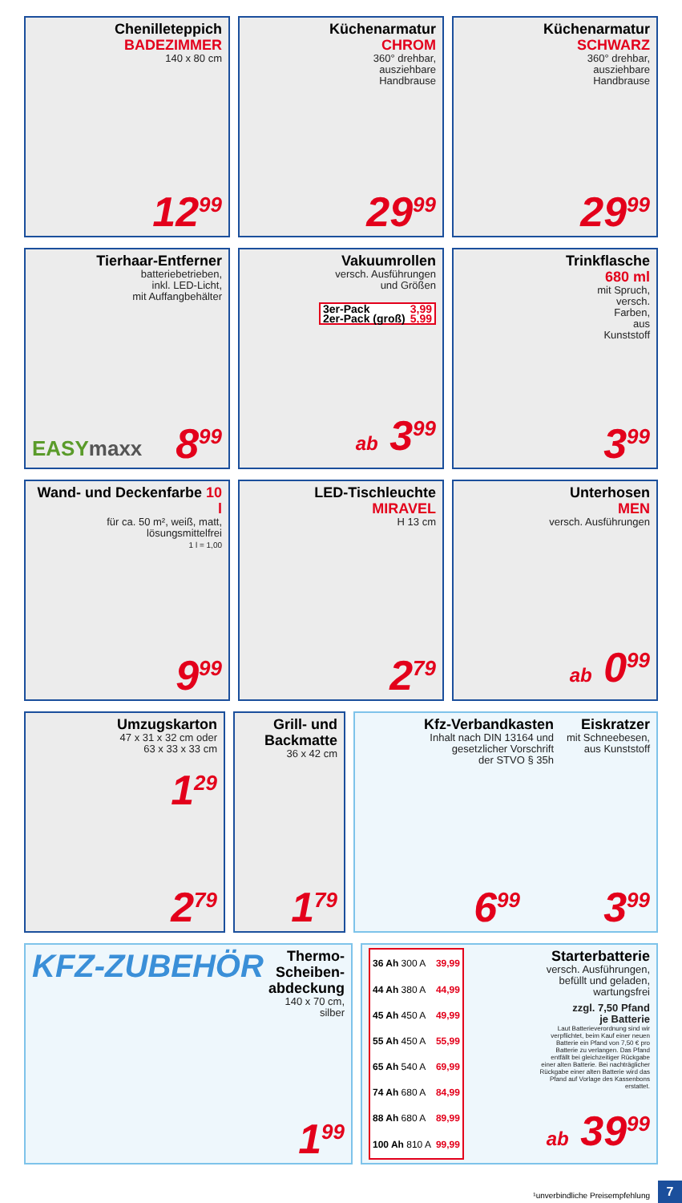Chenilleteppich
BADEZIMMER
140 x 80 cm
12<sup>99</sup>
Küchenarmatur
CHROM
360° drehbar,
ausziehbare
Handbrause
29<sup>99</sup>
Küchenarmatur
SCHWARZ
360° drehbar,
ausziehbare
Handbrause
29<sup>99</sup>
Tierhaar-Entferner
batteriebetrieben,
inkl. LED-Licht,
mit Auffangbehälter
EASYmaxx 8<sup>99</sup>
Vakuumrollen
versch. Ausführungen
und Größen
| 3er-Pack | 3,99 |
| 2er-Pack (groß) | 5,99 |
ab 3<sup>99</sup>
Trinkflasche
680 ml
mit Spruch,
versch.
Farben,
aus
Kunststoff
3<sup>99</sup>
Wand- und Deckenfarbe 10 l
für ca. 50 m², weiß, matt,
lösungsmittelfrei
1 l = 1,00
9<sup>99</sup>
LED-Tischleuchte
MIRAVEL
H 13 cm
2<sup>79</sup>
Unterhosen
MEN
versch. Ausführungen
ab 0<sup>99</sup>
Umzugskarton
47 x 31 x 32 cm oder
63 x 33 x 33 cm
1<sup>29</sup>
2<sup>79</sup>
Grill- und
Backmatte
36 x 42 cm
1<sup>79</sup>
Kfz-Verbandkasten
Inhalt nach DIN 13164 und
gesetzlicher Vorschrift
der STVO § 35h
6<sup>99</sup>
Eiskratzer
mit Schneebesen,
aus Kunststoff
3<sup>99</sup>
KFZ-ZUBEHÖR
Thermo-
Scheiben-
abdeckung
140 x 70 cm,
silber
1<sup>99</sup>
| 36 Ah 300 A | 39,99 |
| 44 Ah 380 A | 44,99 |
| 45 Ah 450 A | 49,99 |
| 55 Ah 450 A | 55,99 |
| 65 Ah 540 A | 69,99 |
| 74 Ah 680 A | 84,99 |
| 88 Ah 680 A | 89,99 |
| 100 Ah 810 A | 99,99 |
Starterbatterie
versch. Ausführungen,
befüllt und geladen,
wartungsfrei
zzgl. 7,50 Pfand
je Batterie
Laut Batterieverordnung sind wir verpflichtet, beim Kauf einer neuen Batterie ein Pfand von 7,50 € pro Batterie zu verlangen. Das Pfand entfällt bei gleichzeitiger Rückgabe einer alten Batterie. Bei nachträglicher Rückgabe einer alten Batterie wird das Pfand auf Vorlage des Kassenbons erstattet.
ab 39<sup>99</sup>
¹unverbindliche Preisempfehlung
7